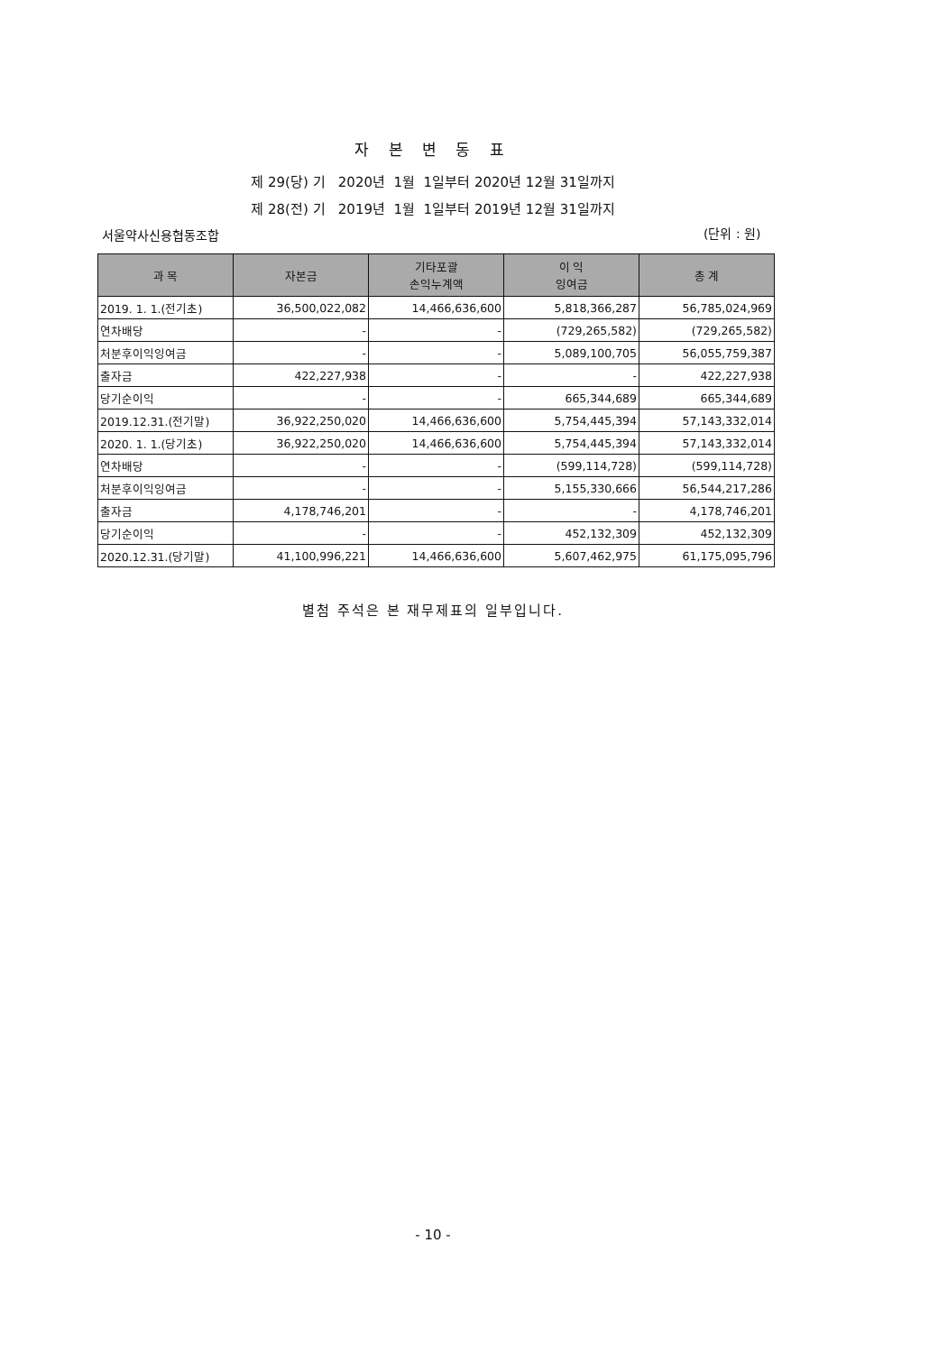자 본 변 동 표
제 29(당) 기 2020년 1월 1일부터 2020년 12월 31일까지
제 28(전) 기 2019년 1월 1일부터 2019년 12월 31일까지
서울약사신용협동조합 (단위 : 원)
| 과 목 | 자본금 | 기타포괄 손익누계액 | 이 익 잉여금 | 총 계 |
| --- | --- | --- | --- | --- |
| 2019. 1. 1.(전기초) | 36,500,022,082 | 14,466,636,600 | 5,818,366,287 | 56,785,024,969 |
| 연차배당 | - | - | (729,265,582) | (729,265,582) |
| 처분후이익잉여금 | - | - | 5,089,100,705 | 56,055,759,387 |
| 출자금 | 422,227,938 | - | - | 422,227,938 |
| 당기순이익 | - | - | 665,344,689 | 665,344,689 |
| 2019.12.31.(전기말) | 36,922,250,020 | 14,466,636,600 | 5,754,445,394 | 57,143,332,014 |
| 2020. 1. 1.(당기초) | 36,922,250,020 | 14,466,636,600 | 5,754,445,394 | 57,143,332,014 |
| 연차배당 | - | - | (599,114,728) | (599,114,728) |
| 처분후이익잉여금 | - | - | 5,155,330,666 | 56,544,217,286 |
| 출자금 | 4,178,746,201 | - | - | 4,178,746,201 |
| 당기순이익 | - | - | 452,132,309 | 452,132,309 |
| 2020.12.31.(당기말) | 41,100,996,221 | 14,466,636,600 | 5,607,462,975 | 61,175,095,796 |
별첨 주석은 본 재무제표의 일부입니다.
- 10 -